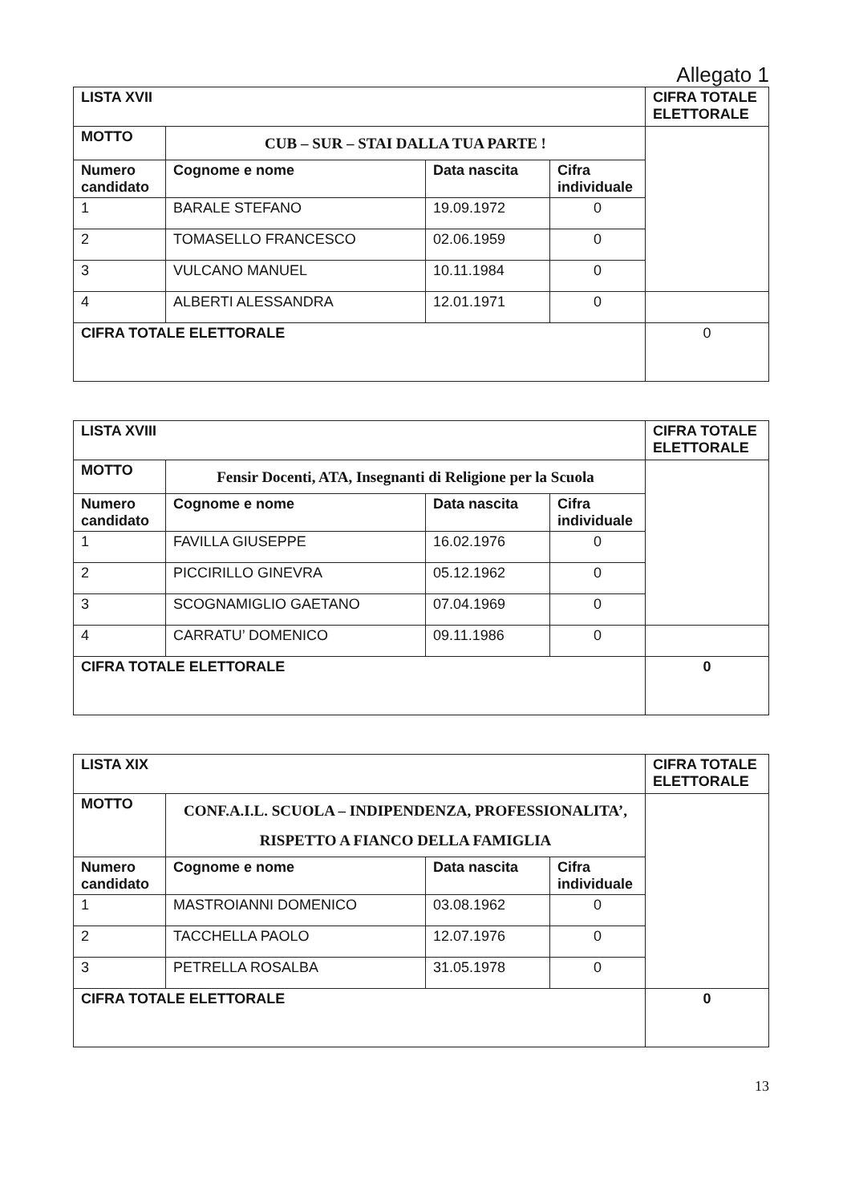Allegato 1
| LISTA XVII | | | | CIFRA TOTALE ELETTORALE |
| MOTTO | CUB – SUR – STAI DALLA TUA PARTE ! | | | |
| Numero candidato | Cognome e nome | Data nascita | Cifra individuale | |
| 1 | BARALE STEFANO | 19.09.1972 | 0 | |
| 2 | TOMASELLO FRANCESCO | 02.06.1959 | 0 | |
| 3 | VULCANO MANUEL | 10.11.1984 | 0 | |
| 4 | ALBERTI ALESSANDRA | 12.01.1971 | 0 | |
| CIFRA TOTALE ELETTORALE | | | | 0 |
| LISTA XVIII | | | | CIFRA TOTALE ELETTORALE |
| MOTTO | Fensir Docenti, ATA, Insegnanti di Religione per la Scuola | | | |
| Numero candidato | Cognome e nome | Data nascita | Cifra individuale | |
| 1 | FAVILLA GIUSEPPE | 16.02.1976 | 0 | |
| 2 | PICCIRILLO GINEVRA | 05.12.1962 | 0 | |
| 3 | SCOGNAMIGLIO GAETANO | 07.04.1969 | 0 | |
| 4 | CARRATU’ DOMENICO | 09.11.1986 | 0 | |
| CIFRA TOTALE ELETTORALE | | | | 0 |
| LISTA XIX | | | | CIFRA TOTALE ELETTORALE |
| MOTTO | CONF.A.I.L. SCUOLA – INDIPENDENZA, PROFESSIONALITA’, RISPETTO A FIANCO DELLA FAMIGLIA | | | |
| Numero candidato | Cognome e nome | Data nascita | Cifra individuale | |
| 1 | MASTROIANNI DOMENICO | 03.08.1962 | 0 | |
| 2 | TACCHELLA PAOLO | 12.07.1976 | 0 | |
| 3 | PETRELLA ROSALBA | 31.05.1978 | 0 | |
| CIFRA TOTALE ELETTORALE | | | | 0 |
13